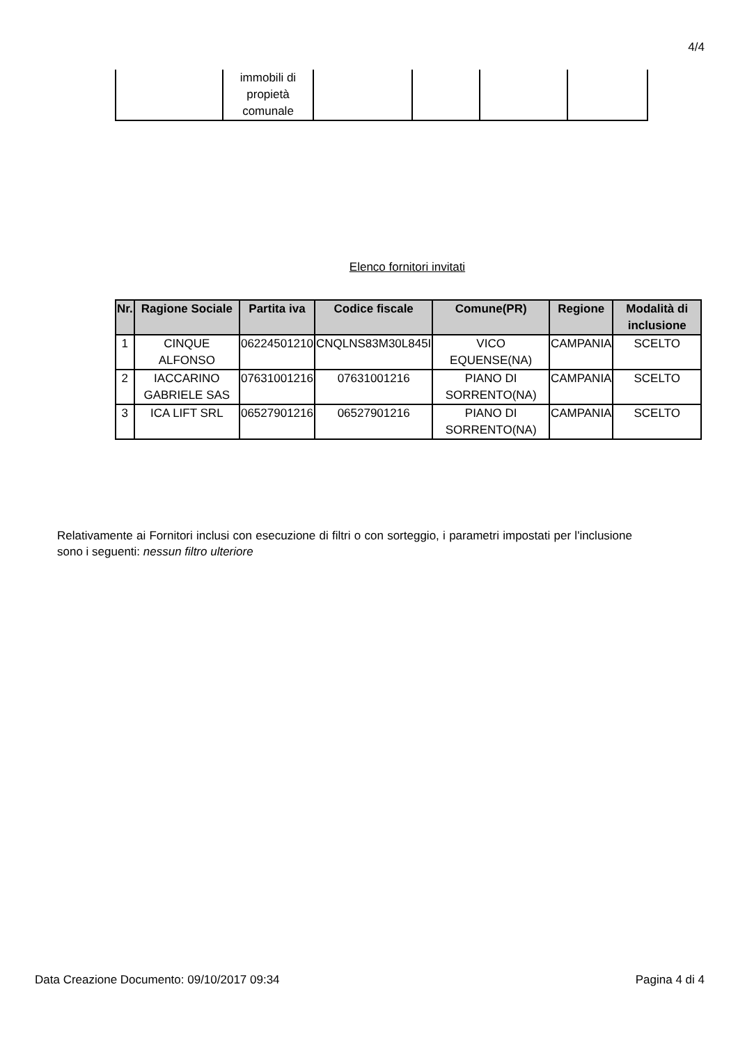4/4
| | immobili di propietà comunale | | | | |
Elenco fornitori invitati
| Nr. | Ragione Sociale | Partita iva | Codice fiscale | Comune(PR) | Regione | Modalità di inclusione |
| --- | --- | --- | --- | --- | --- | --- |
| 1 | CINQUE ALFONSO | 06224501210 | CNQLNS83M30L845I | VICO EQUENSE(NA) | CAMPANIA | SCELTO |
| 2 | IACCARINO GABRIELE SAS | 07631001216 | 07631001216 | PIANO DI SORRENTO(NA) | CAMPANIA | SCELTO |
| 3 | ICA LIFT SRL | 06527901216 | 06527901216 | PIANO DI SORRENTO(NA) | CAMPANIA | SCELTO |
Relativamente ai Fornitori inclusi con esecuzione di filtri o con sorteggio, i parametri impostati per l'inclusione sono i seguenti: nessun filtro ulteriore
Data Creazione Documento: 09/10/2017 09:34 Pagina 4 di 4